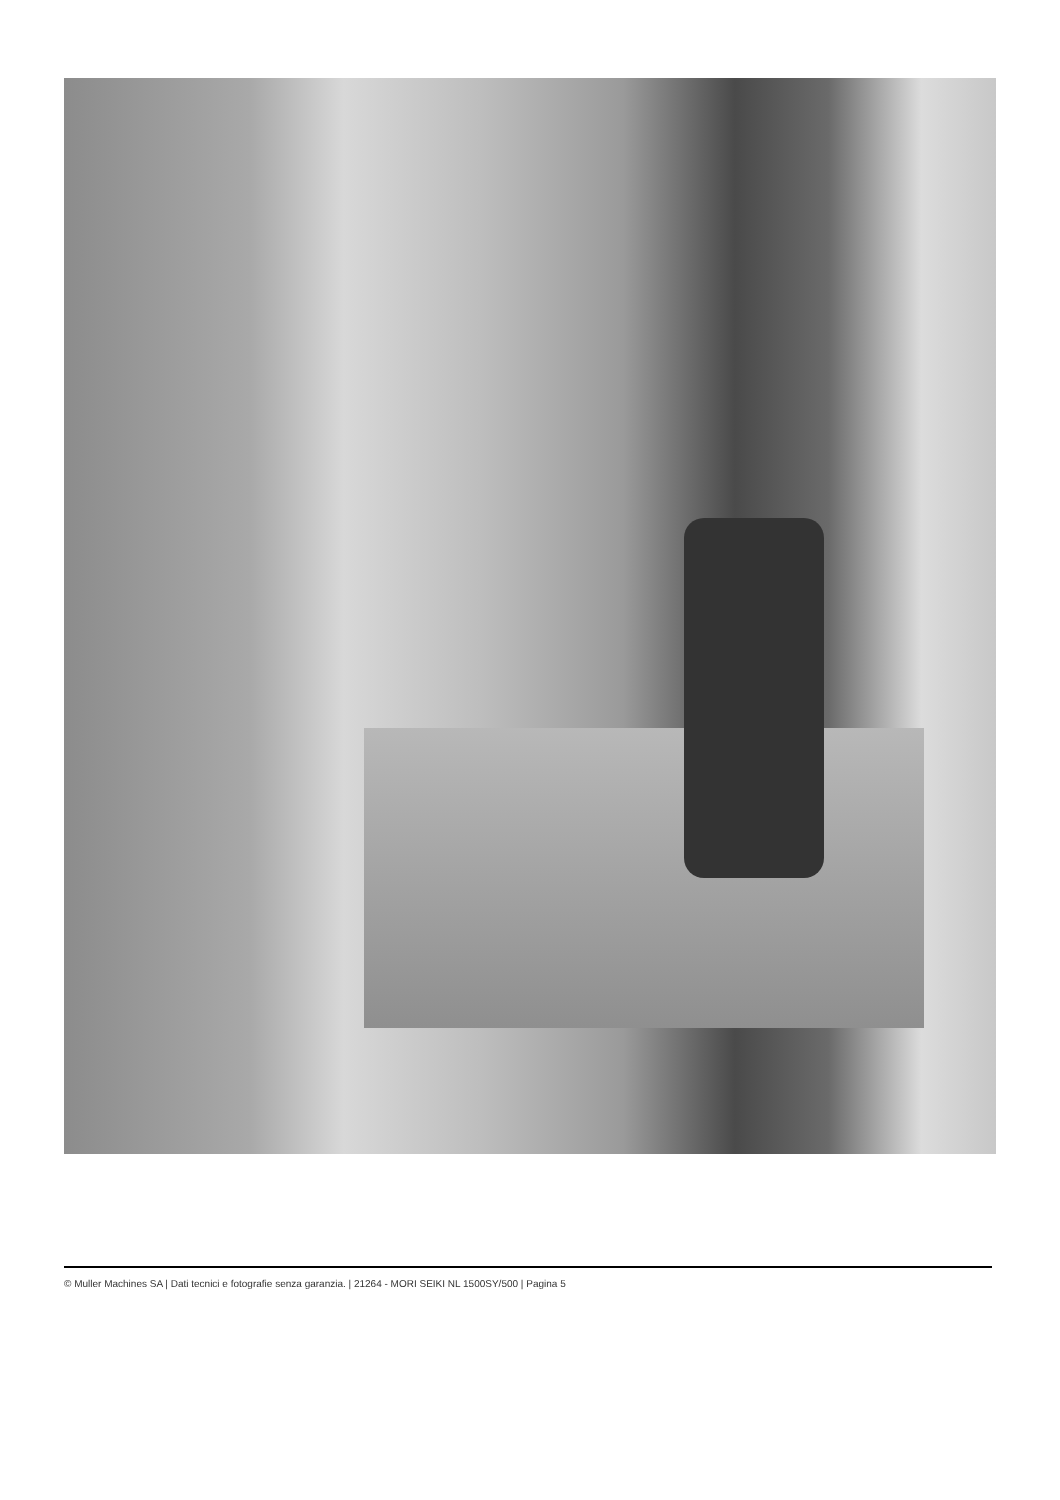© Muller Machines SA | Dati tecnici e fotografie senza garanzia. | 21264 - MORI SEIKI NL 1500SY/500 | Pagina 5